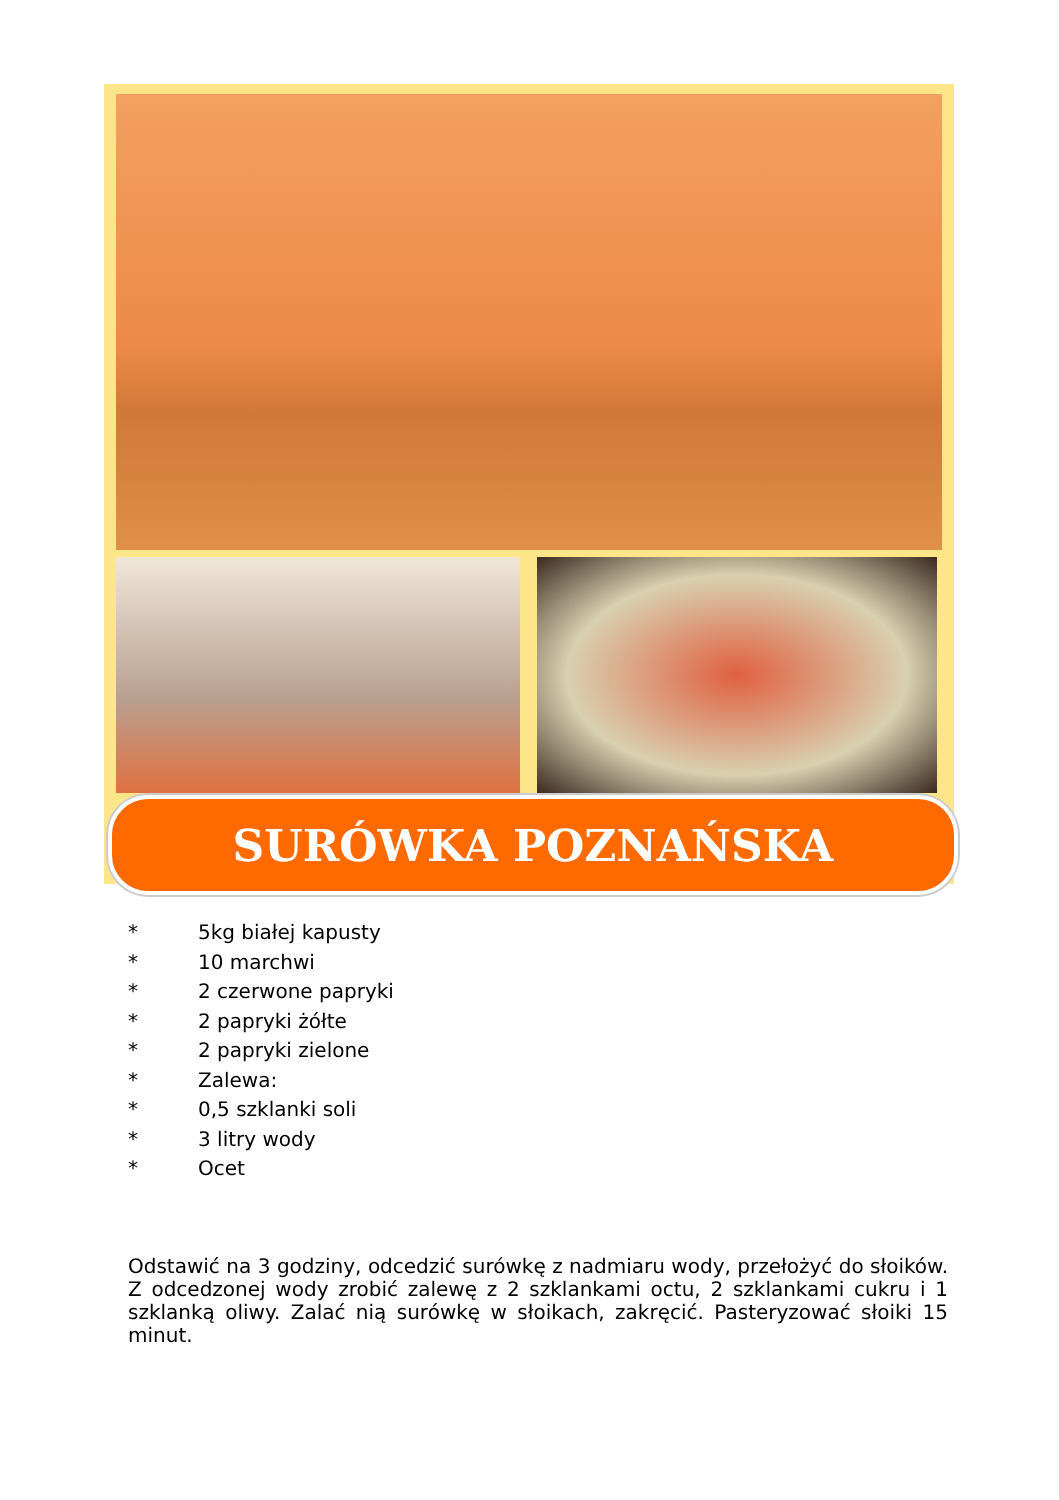SURÓWKA POZNAŃSKA
* 5kg białej kapusty
* 10 marchwi
* 2 czerwone papryki
* 2 papryki żółte
* 2 papryki zielone
* Zalewa:
* 0,5 szklanki soli
* 3 litry wody
* Ocet
Odstawić na 3 godziny, odcedzić surówkę z nadmiaru wody, przełożyć do słoików. Z odcedzonej wody zrobić zalewę z 2 szklankami octu, 2 szklankami cukru i 1 szklanką oliwy. Zalać nią surówkę w słoikach, zakręcić. Pasteryzować słoiki 15 minut.